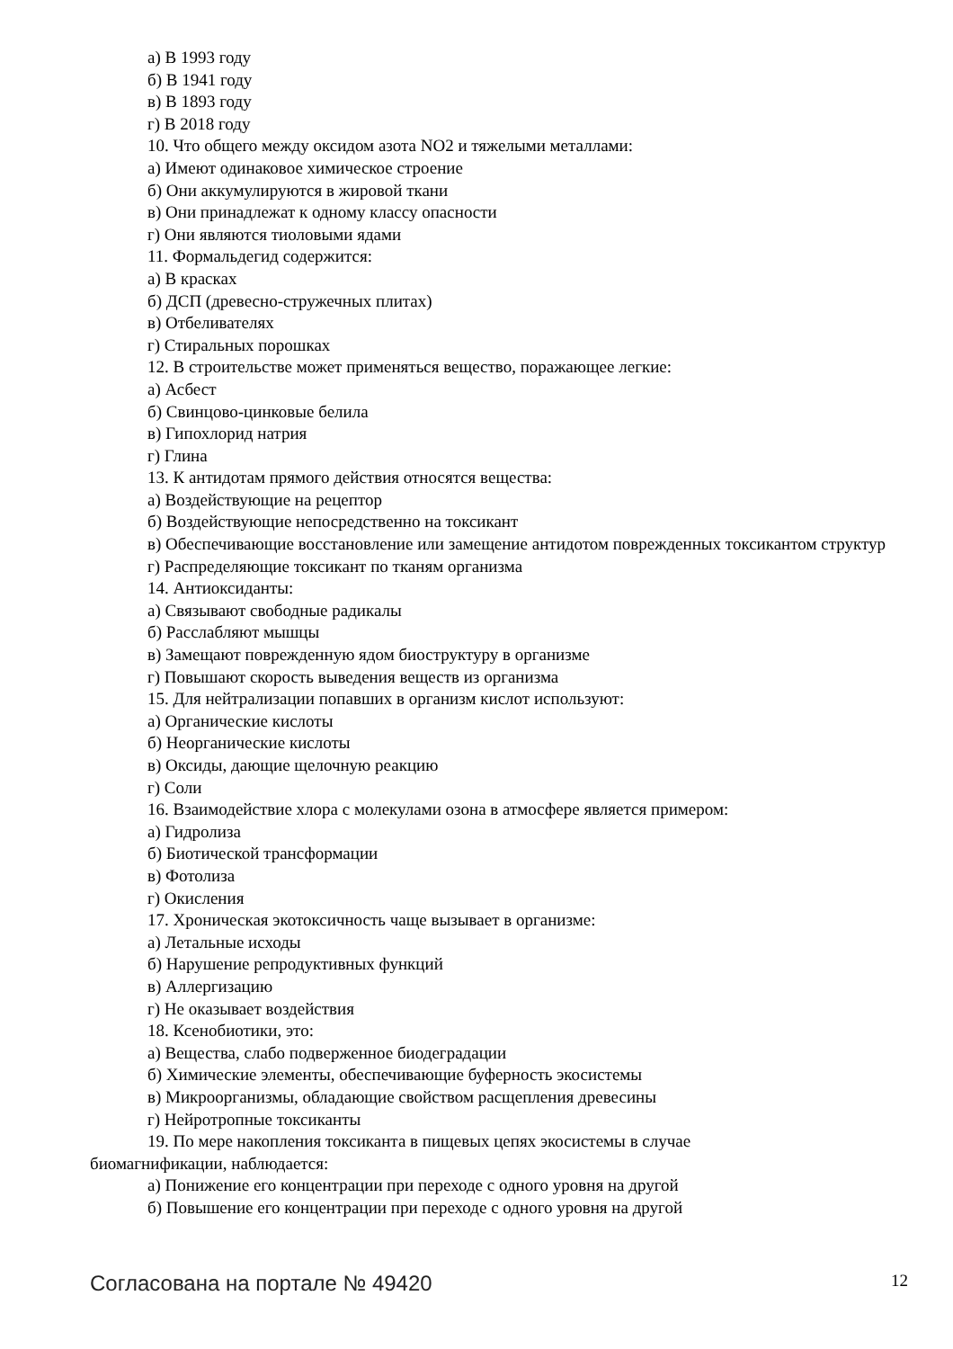а) В 1993 году
б) В 1941 году
в) В 1893 году
г) В 2018 году
10. Что общего между оксидом азота NO2 и тяжелыми металлами:
а) Имеют одинаковое химическое строение
б) Они аккумулируются в жировой ткани
в) Они принадлежат к одному классу опасности
г) Они являются тиоловыми ядами
11. Формальдегид содержится:
а) В красках
б) ДСП (древесно-стружечных плитах)
в) Отбеливателях
г) Стиральных порошках
12. В строительстве может применяться вещество, поражающее легкие:
а) Асбест
б) Свинцово-цинковые белила
в) Гипохлорид натрия
г) Глина
13. К антидотам прямого действия относятся вещества:
а) Воздействующие на рецептор
б) Воздействующие непосредственно на токсикант
в) Обеспечивающие восстановление или замещение антидотом поврежденных токсикантом структур
г) Распределяющие токсикант по тканям организма
14. Антиоксиданты:
а) Связывают свободные радикалы
б) Расслабляют мышцы
в) Замещают поврежденную ядом биоструктуру в организме
г) Повышают скорость выведения веществ из организма
15. Для нейтрализации попавших в организм кислот используют:
а) Органические кислоты
б) Неорганические кислоты
в) Оксиды, дающие щелочную реакцию
г) Соли
16. Взаимодействие хлора с молекулами озона в атмосфере является примером:
а) Гидролиза
б) Биотической трансформации
в) Фотолиза
г) Окисления
17. Хроническая экотоксичность чаще вызывает в организме:
а) Летальные исходы
б) Нарушение репродуктивных функций
в) Аллергизацию
г) Не оказывает воздействия
18. Ксенобиотики, это:
а) Вещества, слабо подверженное биодеградации
б) Химические элементы, обеспечивающие буферность экосистемы
в) Микроорганизмы, обладающие свойством расщепления древесины
г) Нейротропные токсиканты
19. По мере накопления токсиканта в пищевых цепях экосистемы в случае
биомагнификации, наблюдается:
а) Понижение его концентрации при переходе с одного уровня на другой
б) Повышение его концентрации при переходе с одного уровня на другой
Согласована на портале № 49420 12